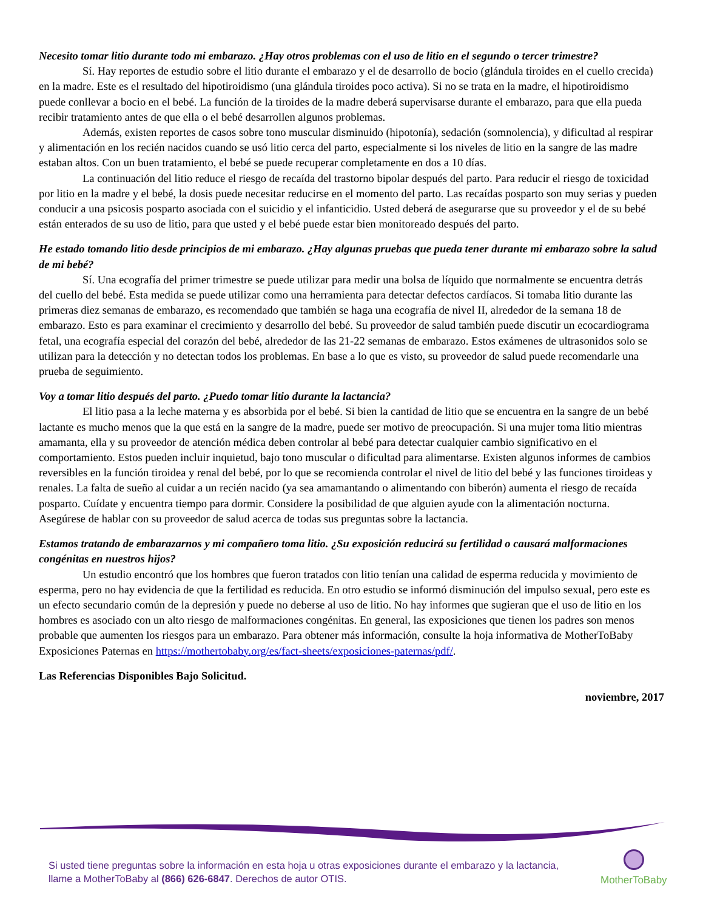Necesito tomar litio durante todo mi embarazo. ¿Hay otros problemas con el uso de litio en el segundo o tercer trimestre?
Sí. Hay reportes de estudio sobre el litio durante el embarazo y el de desarrollo de bocio (glándula tiroides en el cuello crecida) en la madre. Este es el resultado del hipotiroidismo (una glándula tiroides poco activa). Si no se trata en la madre, el hipotiroidismo puede conllevar a bocio en el bebé. La función de la tiroides de la madre deberá supervisarse durante el embarazo, para que ella pueda recibir tratamiento antes de que ella o el bebé desarrollen algunos problemas.
Además, existen reportes de casos sobre tono muscular disminuido (hipotonía), sedación (somnolencia), y dificultad al respirar y alimentación en los recién nacidos cuando se usó litio cerca del parto, especialmente si los niveles de litio en la sangre de las madre estaban altos. Con un buen tratamiento, el bebé se puede recuperar completamente en dos a 10 días.
La continuación del litio reduce el riesgo de recaída del trastorno bipolar después del parto. Para reducir el riesgo de toxicidad por litio en la madre y el bebé, la dosis puede necesitar reducirse en el momento del parto. Las recaídas posparto son muy serias y pueden conducir a una psicosis posparto asociada con el suicidio y el infanticidio. Usted deberá de asegurarse que su proveedor y el de su bebé están enterados de su uso de litio, para que usted y el bebé puede estar bien monitoreado después del parto.
He estado tomando litio desde principios de mi embarazo. ¿Hay algunas pruebas que pueda tener durante mi embarazo sobre la salud de mi bebé?
Sí. Una ecografía del primer trimestre se puede utilizar para medir una bolsa de líquido que normalmente se encuentra detrás del cuello del bebé. Esta medida se puede utilizar como una herramienta para detectar defectos cardíacos. Si tomaba litio durante las primeras diez semanas de embarazo, es recomendado que también se haga una ecografía de nivel II, alrededor de la semana 18 de embarazo. Esto es para examinar el crecimiento y desarrollo del bebé. Su proveedor de salud también puede discutir un ecocardiograma fetal, una ecografía especial del corazón del bebé, alrededor de las 21-22 semanas de embarazo. Estos exámenes de ultrasonidos solo se utilizan para la detección y no detectan todos los problemas. En base a lo que es visto, su proveedor de salud puede recomendarle una prueba de seguimiento.
Voy a tomar litio después del parto. ¿Puedo tomar litio durante la lactancia?
El litio pasa a la leche materna y es absorbida por el bebé. Si bien la cantidad de litio que se encuentra en la sangre de un bebé lactante es mucho menos que la que está en la sangre de la madre, puede ser motivo de preocupación. Si una mujer toma litio mientras amamanta, ella y su proveedor de atención médica deben controlar al bebé para detectar cualquier cambio significativo en el comportamiento. Estos pueden incluir inquietud, bajo tono muscular o dificultad para alimentarse. Existen algunos informes de cambios reversibles en la función tiroidea y renal del bebé, por lo que se recomienda controlar el nivel de litio del bebé y las funciones tiroideas y renales. La falta de sueño al cuidar a un recién nacido (ya sea amamantando o alimentando con biberón) aumenta el riesgo de recaída posparto. Cuídate y encuentra tiempo para dormir. Considere la posibilidad de que alguien ayude con la alimentación nocturna. Asegúrese de hablar con su proveedor de salud acerca de todas sus preguntas sobre la lactancia.
Estamos tratando de embarazarnos y mi compañero toma litio. ¿Su exposición reducirá su fertilidad o causará malformaciones congénitas en nuestros hijos?
Un estudio encontró que los hombres que fueron tratados con litio tenían una calidad de esperma reducida y movimiento de esperma, pero no hay evidencia de que la fertilidad es reducida. En otro estudio se informó disminución del impulso sexual, pero este es un efecto secundario común de la depresión y puede no deberse al uso de litio. No hay informes que sugieran que el uso de litio en los hombres es asociado con un alto riesgo de malformaciones congénitas. En general, las exposiciones que tienen los padres son menos probable que aumenten los riesgos para un embarazo. Para obtener más información, consulte la hoja informativa de MotherToBaby Exposiciones Paternas en https://mothertobaby.org/es/fact-sheets/exposiciones-paternas/pdf/.
Las Referencias Disponibles Bajo Solicitud.
noviembre, 2017
Si usted tiene preguntas sobre la información en esta hoja u otras exposiciones durante el embarazo y la lactancia,
llame a MotherToBaby al (866) 626-6847. Derechos de autor OTIS.
MotherToBaby